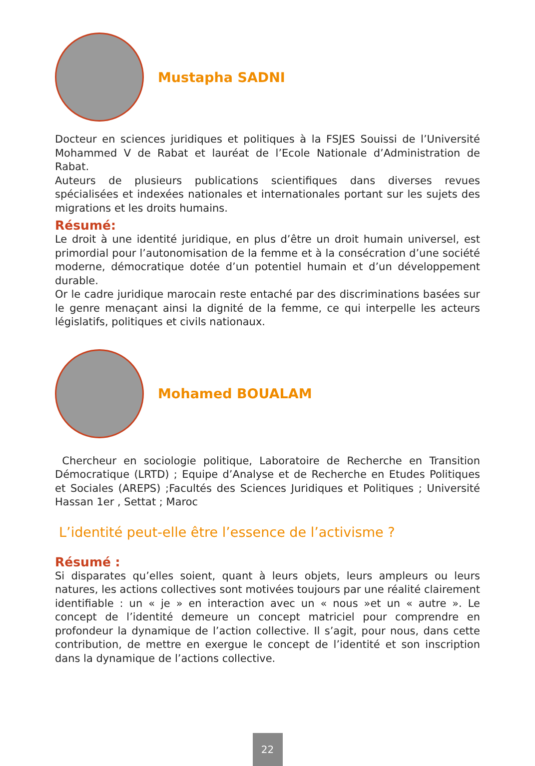Mustapha SADNI
Docteur en sciences juridiques et politiques à la FSJES Souissi de l’Université Mohammed V de Rabat et lauréat de l’Ecole Nationale d’Administration de Rabat.
Auteurs de plusieurs publications scientifiques dans diverses revues spécialisées et indexées nationales et internationales portant sur les sujets des migrations et les droits humains.
Résumé:
Le droit à une identité juridique, en plus d’être un droit humain universel, est primordial pour l’autonomisation de la femme et à la consécration d’une société moderne, démocratique dotée d’un potentiel humain et d’un développement durable.
Or le cadre juridique marocain reste entaché par des discriminations basées sur le genre menaçant ainsi la dignité de la femme, ce qui interpelle les acteurs législatifs, politiques et civils nationaux.
Mohamed BOUALAM
Chercheur en sociologie politique, Laboratoire de Recherche en Transition Démocratique (LRTD) ; Equipe d’Analyse et de Recherche en Etudes Politiques et Sociales (AREPS) ;Facultés des Sciences Juridiques et Politiques ; Université Hassan 1er , Settat ; Maroc
L’identité peut-elle être l’essence de l’activisme ?
Résumé :
Si disparates qu’elles soient, quant à leurs objets, leurs ampleurs ou leurs natures, les actions collectives sont motivées toujours par une réalité clairement identifiable : un « je » en interaction avec un « nous »et un « autre ». Le concept de l’identité demeure un concept matriciel pour comprendre en profondeur la dynamique de l’action collective. Il s’agit, pour nous, dans cette contribution, de mettre en exergue le concept de l’identité et son inscription dans la dynamique de l’actions collective.
22